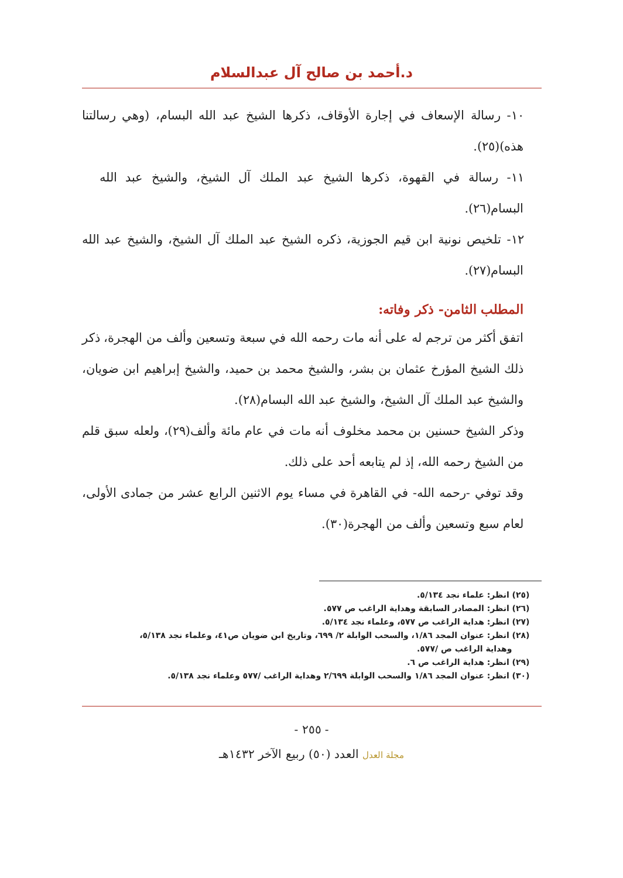د.أحمد بن صالح آل عبدالسلام
١٠- رسالة الإسعاف في إجارة الأوقاف، ذكرها الشيخ عبد الله البسام، (وهي رسالتنا هذه)(٢٥).
١١- رسالة في القهوة، ذكرها الشيخ عبد الملك آل الشيخ، والشيخ عبد الله البسام(٢٦).
١٢- تلخيص نونية ابن قيم الجوزية، ذكره الشيخ عبد الملك آل الشيخ، والشيخ عبد الله البسام(٢٧).
المطلب الثامن- ذكر وفاته:
اتفق أكثر من ترجم له على أنه مات رحمه الله في سبعة وتسعين وألف من الهجرة، ذكر ذلك الشيخ المؤرخ عثمان بن بشر، والشيخ محمد بن حميد، والشيخ إبراهيم ابن ضويان، والشيخ عبد الملك آل الشيخ، والشيخ عبد الله البسام(٢٨).
وذكر الشيخ حسنين بن محمد مخلوف أنه مات في عام مائة وألف(٢٩)، ولعله سبق قلم من الشيخ رحمه الله، إذ لم يتابعه أحد على ذلك.
وقد توفي -رحمه الله- في القاهرة في مساء يوم الاثنين الرابع عشر من جمادى الأولى، لعام سبع وتسعين وألف من الهجرة(٣٠).
(٢٥) انظر: علماء نجد ٥/١٣٤.
(٢٦) انظر: المصادر السابقة وهداية الراغب ص ٥٧٧.
(٢٧) انظر: هداية الراغب ص ٥٧٧، وعلماء نجد ٥/١٣٤.
(٢٨) انظر: عنوان المجد ١/٨٦، والسحب الوابلة ٢/ ٦٩٩، وتاريخ ابن ضويان ص٤١، وعلماء نجد ٥/١٣٨،
وهداية الراغب ص /٥٧٧.
(٢٩) انظر: هداية الراغب ص ٦.
(٣٠) انظر: عنوان المجد ١/٨٦ والسحب الوابلة ٢/٦٩٩ وهداية الراغب /٥٧٧ وعلماء نجد ٥/١٣٨.
- ٢٥٥ -
مجلة العدل العدد (٥٠) ربيع الآخر ١٤٣٢هـ